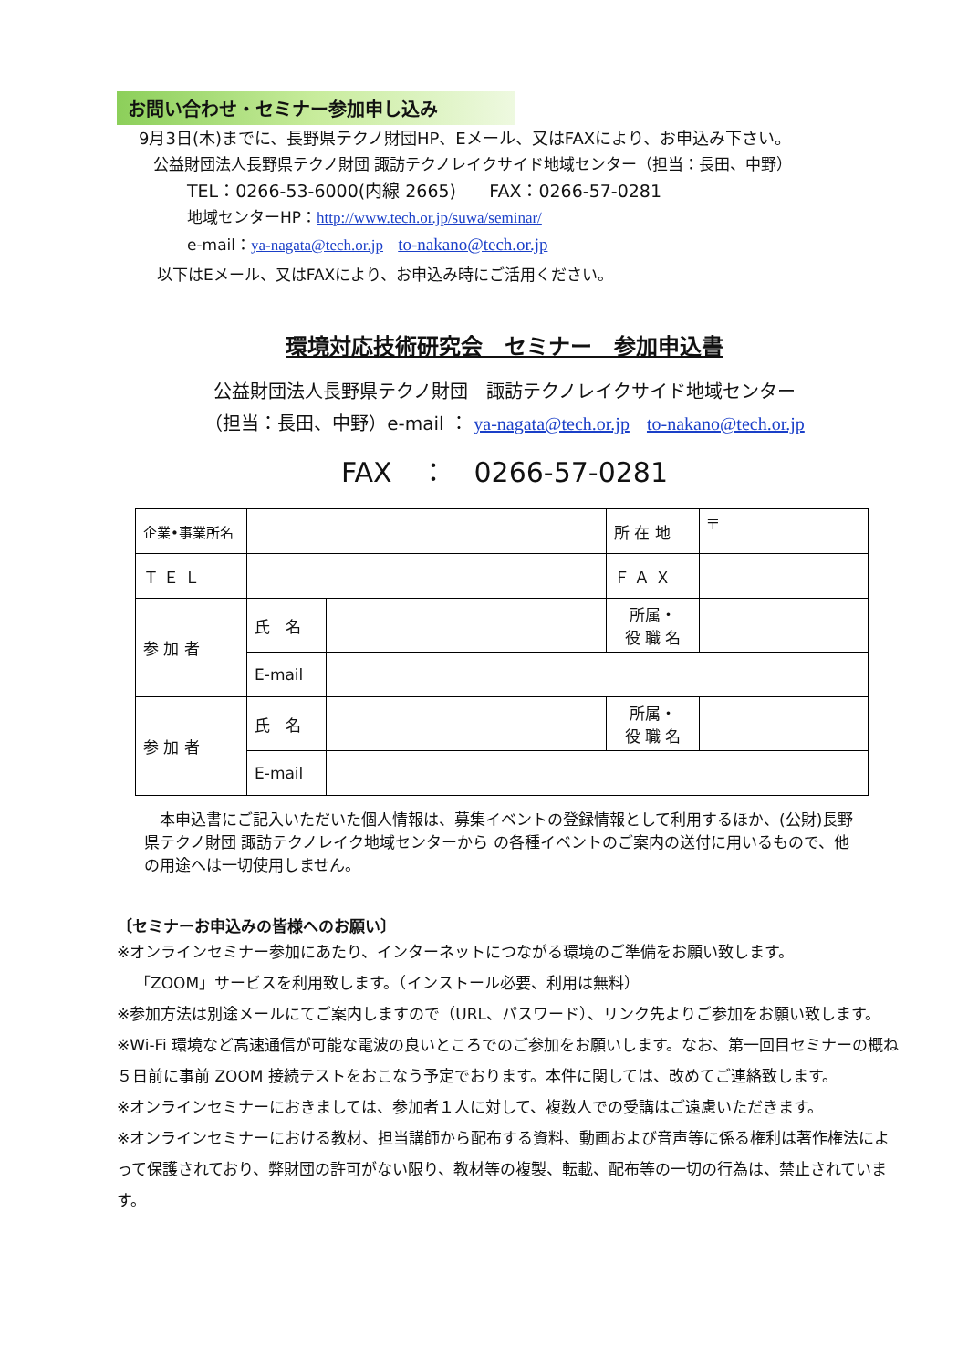お問い合わせ・セミナー参加申し込み
9月3日(木)までに、長野県テクノ財団HP、Eメール、又はFAXにより、お申込み下さい。
公益財団法人長野県テクノ財団 諏訪テクノレイクサイド地域センター（担当：長田、中野）
TEL：0266-53-6000(内線 2665) FAX：0266-57-0281
地域センターHP：http://www.tech.or.jp/suwa/seminar/
e-mail：ya-nagata@tech.or.jp to-nakano@tech.or.jp
以下はEメール、又はFAXにより、お申込み時にご活用ください。
環境対応技術研究会　セミナー　参加申込書
公益財団法人長野県テクノ財団　諏訪テクノレイクサイド地域センター
（担当：長田、中野）e-mail ： ya-nagata@tech.or.jp to-nakano@tech.or.jp
FAX　：　0266-57-0281
| 企業•事業所名 | | | 所 在 地 | 〒 |
| Ｔ Ｅ Ｌ | | | Ｆ Ａ Ｘ | |
| 参 加 者 | 氏 名 | | 所属・ 役 職 名 | |
| | E-mail | | | |
| 参 加 者 | 氏 名 | | 所属・ 役 職 名 | |
| | E-mail | | | |
　本申込書にご記入いただいた個人情報は、募集イベントの登録情報として利用するほか、(公財)長野県テクノ財団 諏訪テクノレイク地域センターから の各種イベントのご案内の送付に用いるもので、他の用途へは一切使用しません。
〔セミナーお申込みの皆様へのお願い〕
※オンラインセミナー参加にあたり、インターネットにつながる環境のご準備をお願い致します。
「ZOOM」サービスを利用致します。（インストール必要、利用は無料）
※参加方法は別途メールにてご案内しますので（URL、パスワード）、リンク先よりご参加をお願い致します。
※Wi-Fi 環境など高速通信が可能な電波の良いところでのご参加をお願いします。なお、第一回目セミナーの概ね５日前に事前 ZOOM 接続テストをおこなう予定でおります。本件に関しては、改めてご連絡致します。
※オンラインセミナーにおきましては、参加者１人に対して、複数人での受講はご遠慮いただきます。
※オンラインセミナーにおける教材、担当講師から配布する資料、動画および音声等に係る権利は著作権法によって保護されており、弊財団の許可がない限り、教材等の複製、転載、配布等の一切の行為は、禁止されています。